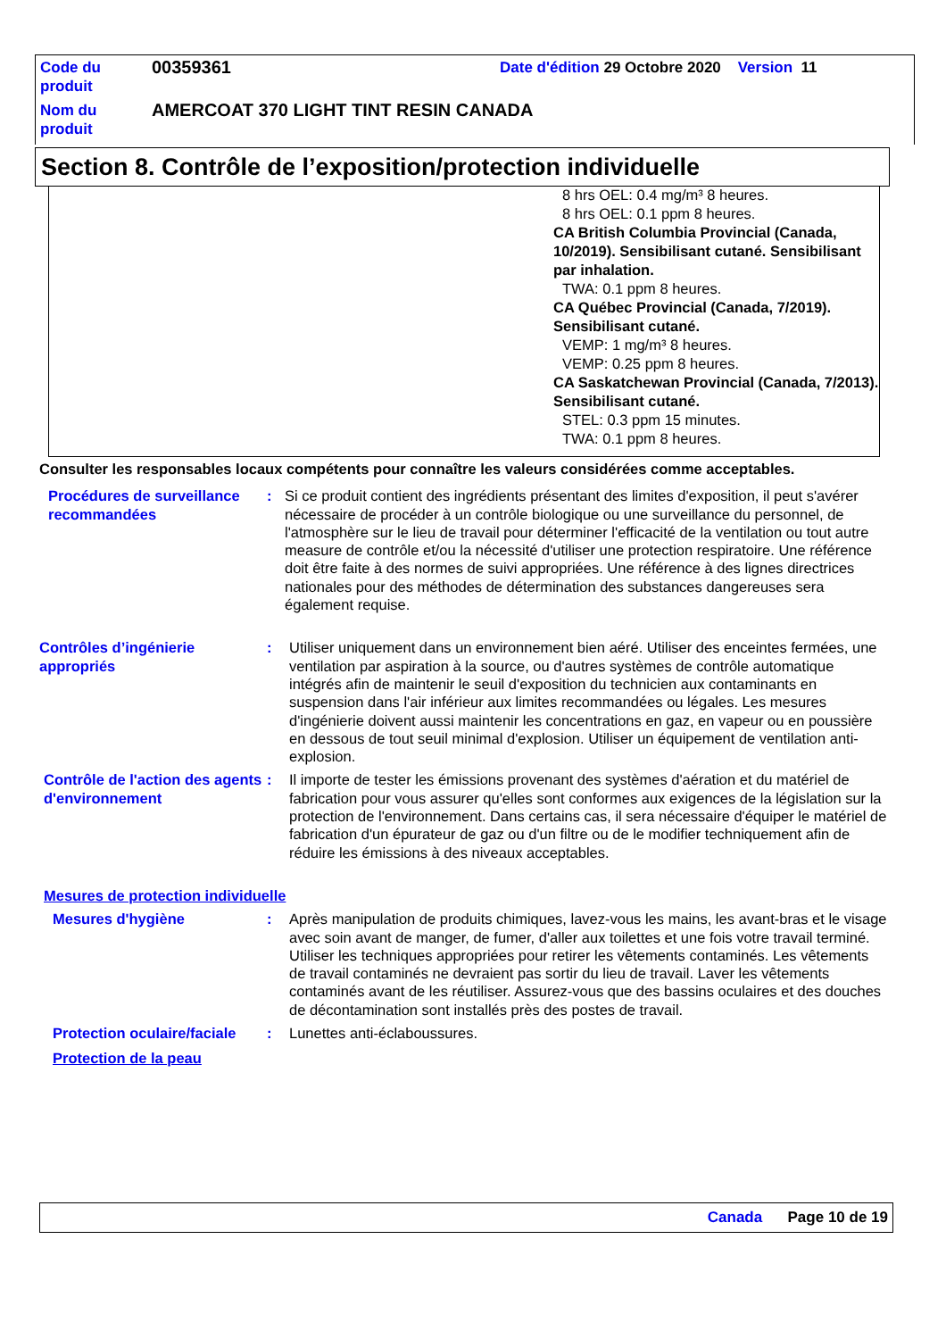| Code du produit | 00359361 | Date d'édition 29 Octobre 2020 Version 11 |
| Nom du produit | AMERCOAT 370 LIGHT TINT RESIN CANADA | |
Section 8. Contrôle de l’exposition/protection individuelle
8 hrs OEL: 0.4 mg/m³ 8 heures.
8 hrs OEL: 0.1 ppm 8 heures.
CA British Columbia Provincial (Canada, 10/2019). Sensibilisant cutané. Sensibilisant par inhalation.
TWA: 0.1 ppm 8 heures.
CA Québec Provincial (Canada, 7/2019). Sensibilisant cutané.
VEMP: 1 mg/m³ 8 heures.
VEMP: 0.25 ppm 8 heures.
CA Saskatchewan Provincial (Canada, 7/2013). Sensibilisant cutané.
STEL: 0.3 ppm 15 minutes.
TWA: 0.1 ppm 8 heures.
Consulter les responsables locaux compétents pour connaître les valeurs considérées comme acceptables.
| Procédures de surveillance recommandées | : | Si ce produit contient des ingrédients présentant des limites d'exposition, il peut s'avérer nécessaire de procéder à un contrôle biologique ou une surveillance du personnel, de l'atmosphère sur le lieu de travail pour déterminer l'efficacité de la ventilation ou tout autre measure de contrôle et/ou la nécessité d'utiliser une protection respiratoire. Une référence doit être faite à des normes de suivi appropriées. Une référence à des lignes directrices nationales pour des méthodes de détermination des substances dangereuses sera également requise. |
| Contrôles d’ingénierie appropriés | : | Utiliser uniquement dans un environnement bien aéré. Utiliser des enceintes fermées, une ventilation par aspiration à la source, ou d'autres systèmes de contrôle automatique intégrés afin de maintenir le seuil d'exposition du technicien aux contaminants en suspension dans l'air inférieur aux limites recommandées ou légales. Les mesures d'ingénierie doivent aussi maintenir les concentrations en gaz, en vapeur ou en poussière en dessous de tout seuil minimal d'explosion. Utiliser un équipement de ventilation anti-explosion. |
| Contrôle de l'action des agents d'environnement | : | Il importe de tester les émissions provenant des systèmes d'aération et du matériel de fabrication pour vous assurer qu'elles sont conformes aux exigences de la législation sur la protection de l'environnement. Dans certains cas, il sera nécessaire d'équiper le matériel de fabrication d'un épurateur de gaz ou d'un filtre ou de le modifier techniquement afin de réduire les émissions à des niveaux acceptables. |
| Mesures de protection individuelle | | |
| Mesures d'hygiène | : | Après manipulation de produits chimiques, lavez-vous les mains, les avant-bras et le visage avec soin avant de manger, de fumer, d'aller aux toilettes et une fois votre travail terminé. Utiliser les techniques appropriées pour retirer les vêtements contaminés. Les vêtements de travail contaminés ne devraient pas sortir du lieu de travail. Laver les vêtements contaminés avant de les réutiliser. Assurez-vous que des bassins oculaires et des douches de décontamination sont installés près des postes de travail. |
| Protection oculaire/faciale | : | Lunettes anti-éclaboussures. |
| Protection de la peau | | |
Canada Page 10 de 19